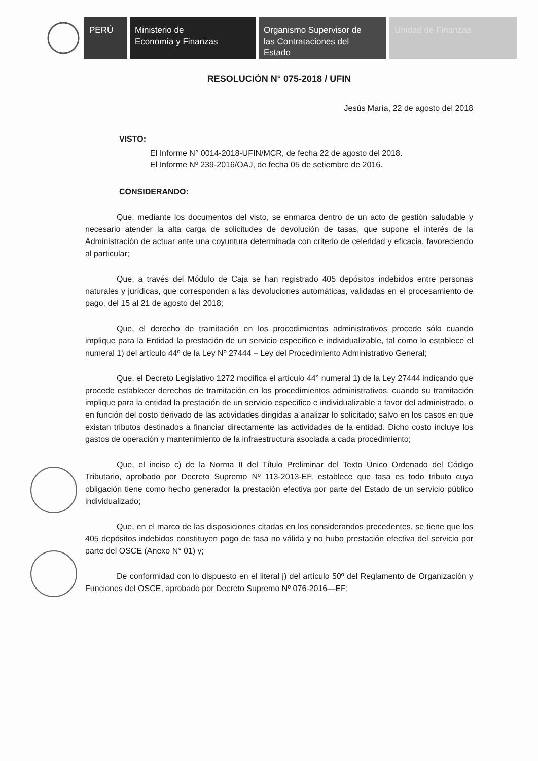PERÚ Ministerio de
Economía y Finanzas
Organismo Supervisor de
las Contrataciones del
Estado
Unidad de Finanzas
RESOLUCIÓN N° 075-2018 / UFIN
Jesús María, 22 de agosto del 2018
VISTO:
El Informe N° 0014-2018-UFIN/MCR, de fecha 22 de agosto del 2018.
El Informe Nº 239-2016/OAJ, de fecha 05 de setiembre de 2016.
CONSIDERANDO:
Que, mediante los documentos del visto, se enmarca dentro de un acto de gestión saludable y necesario atender la alta carga de solicitudes de devolución de tasas, que supone el interés de la Administración de actuar ante una coyuntura determinada con criterio de celeridad y eficacia, favoreciendo al particular;
Que, a través del Módulo de Caja se han registrado 405 depósitos indebidos entre personas naturales y jurídicas, que corresponden a las devoluciones automáticas, validadas en el procesamiento de pago, del 15 al 21 de agosto del 2018;
Que, el derecho de tramitación en los procedimientos administrativos procede sólo cuando implique para la Entidad la prestación de un servicio específico e individualizable, tal como lo establece el numeral 1) del artículo 44º de la Ley Nº 27444 – Ley del Procedimiento Administrativo General;
Que, el Decreto Legislativo 1272 modifica el artículo 44° numeral 1) de la Ley 27444 indicando que procede establecer derechos de tramitación en los procedimientos administrativos, cuando su tramitación implique para la entidad la prestación de un servicio específico e individualizable a favor del administrado, o en función del costo derivado de las actividades dirigidas a analizar lo solicitado; salvo en los casos en que existan tributos destinados a financiar directamente las actividades de la entidad. Dicho costo incluye los gastos de operación y mantenimiento de la infraestructura asociada a cada procedimiento;
Que, el inciso c) de la Norma II del Título Preliminar del Texto Único Ordenado del Código Tributario, aprobado por Decreto Supremo Nº 113-2013-EF, establece que tasa es todo tributo cuya obligación tiene como hecho generador la prestación efectiva por parte del Estado de un servicio público individualizado;
Que, en el marco de las disposiciones citadas en los considerandos precedentes, se tiene que los 405 depósitos indebidos constituyen pago de tasa no válida y no hubo prestación efectiva del servicio por parte del OSCE (Anexo N° 01) y;
De conformidad con lo dispuesto en el literal j) del artículo 50º del Reglamento de Organización y Funciones del OSCE, aprobado por Decreto Supremo Nº 076-2016—EF;